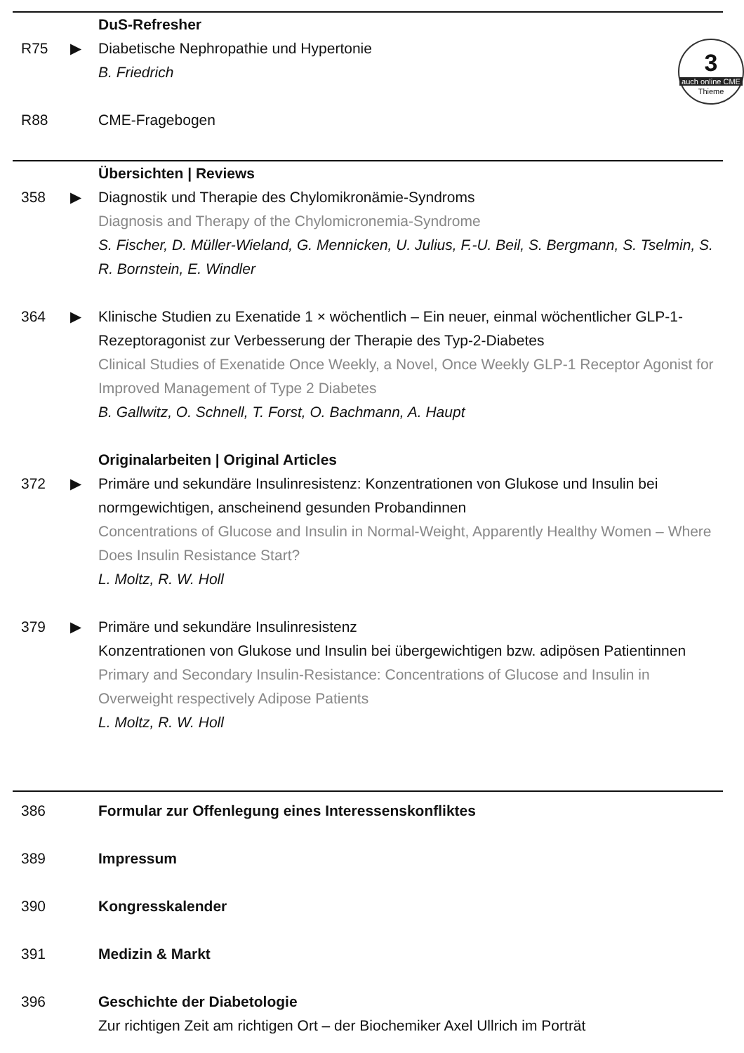3
auch online CME
Thieme
DuS-Refresher
R75 ▶ Diabetische Nephropathie und Hypertonie
B. Friedrich
R88 CME-Fragebogen
Übersichten | Reviews
358 ▶ Diagnostik und Therapie des Chylomikronämie-Syndroms
Diagnosis and Therapy of the Chylomicronemia-Syndrome
S. Fischer, D. Müller-Wieland, G. Mennicken, U. Julius, F.-U. Beil, S. Bergmann, S. Tselmin, S. R. Bornstein, E. Windler
364 ▶ Klinische Studien zu Exenatide 1 × wöchentlich – Ein neuer, einmal wöchentlicher GLP-1-Rezeptoragonist zur Verbesserung der Therapie des Typ-2-Diabetes
Clinical Studies of Exenatide Once Weekly, a Novel, Once Weekly GLP-1 Receptor Agonist for Improved Management of Type 2 Diabetes
B. Gallwitz, O. Schnell, T. Forst, O. Bachmann, A. Haupt
Originalarbeiten | Original Articles
372 ▶ Primäre und sekundäre Insulinresistenz: Konzentrationen von Glukose und Insulin bei normgewichtigen, anscheinend gesunden Probandinnen
Concentrations of Glucose and Insulin in Normal-Weight, Apparently Healthy Women – Where Does Insulin Resistance Start?
L. Moltz, R. W. Holl
379 ▶ Primäre und sekundäre Insulinresistenz
Konzentrationen von Glukose und Insulin bei übergewichtigen bzw. adipösen Patientinnen
Primary and Secondary Insulin-Resistance: Concentrations of Glucose and Insulin in Overweight respectively Adipose Patients
L. Moltz, R. W. Holl
386 Formular zur Offenlegung eines Interessenskonfliktes
389 Impressum
390 Kongresskalender
391 Medizin & Markt
396 Geschichte der Diabetologie
Zur richtigen Zeit am richtigen Ort – der Biochemiker Axel Ullrich im Porträt